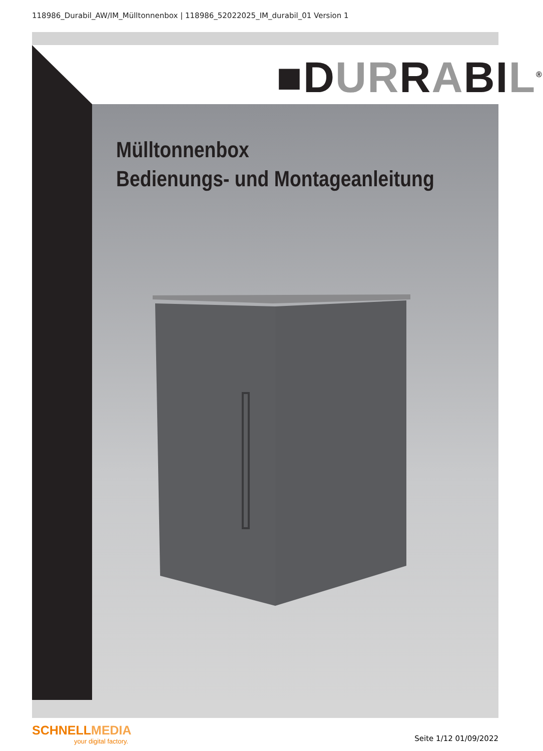118986_Durabil_AW/IM_Mülltonnenbox | 118986_52022025_IM_durabil_01 Version 1
■DURRABIL<sup>®</sup>
Mülltonnenbox
Bedienungs- und Montageanleitung
SCHNELLMEDIA
your digital factory.
Seite 1/12 01/09/2022